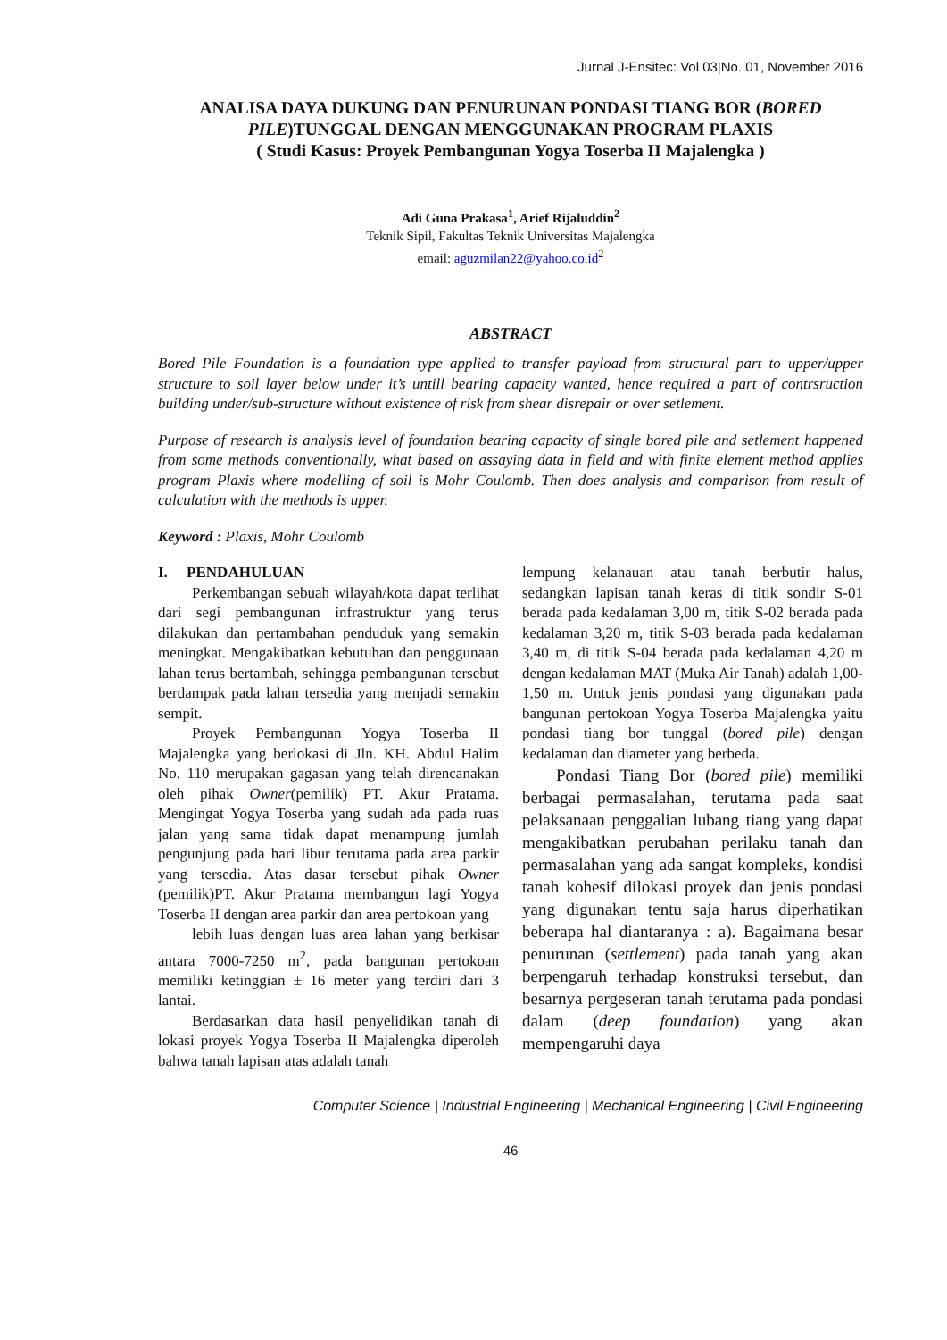Jurnal J-Ensitec: Vol 03|No. 01, November 2016
ANALISA DAYA DUKUNG DAN PENURUNAN PONDASI TIANG BOR (BORED PILE)TUNGGAL DENGAN MENGGUNAKAN PROGRAM PLAXIS
( Studi Kasus: Proyek Pembangunan Yogya Toserba II Majalengka )
Adi Guna Prakasa<sup>1</sup>, Arief Rijaluddin<sup>2</sup>
Teknik Sipil, Fakultas Teknik Universitas Majalengka
email: aguzmilan22@yahoo.co.id<sup>2</sup>
ABSTRACT
Bored Pile Foundation is a foundation type applied to transfer payload from structural part to upper/upper structure to soil layer below under it’s untill bearing capacity wanted, hence required a part of contrsruction building under/sub-structure without existence of risk from shear disrepair or over setlement.
Purpose of research is analysis level of foundation bearing capacity of single bored pile and setlement happened from some methods conventionally, what based on assaying data in field and with finite element method applies program Plaxis where modelling of soil is Mohr Coulomb. Then does analysis and comparison from result of calculation with the methods is upper.
Keyword : Plaxis, Mohr Coulomb
I. PENDAHULUAN
Perkembangan sebuah wilayah/kota dapat terlihat dari segi pembangunan infrastruktur yang terus dilakukan dan pertambahan penduduk yang semakin meningkat. Mengakibatkan kebutuhan dan penggunaan lahan terus bertambah, sehingga pembangunan tersebut berdampak pada lahan tersedia yang menjadi semakin sempit.
Proyek Pembangunan Yogya Toserba II Majalengka yang berlokasi di Jln. KH. Abdul Halim No. 110 merupakan gagasan yang telah direncanakan oleh pihak Owner(pemilik) PT. Akur Pratama. Mengingat Yogya Toserba yang sudah ada pada ruas jalan yang sama tidak dapat menampung jumlah pengunjung pada hari libur terutama pada area parkir yang tersedia. Atas dasar tersebut pihak Owner (pemilik)PT. Akur Pratama membangun lagi Yogya Toserba II dengan area parkir dan area pertokoan yang
lebih luas dengan luas area lahan yang berkisar antara 7000-7250 m<sup>2</sup>, pada bangunan pertokoan memiliki ketinggian ± 16 meter yang terdiri dari 3 lantai.
Berdasarkan data hasil penyelidikan tanah di lokasi proyek Yogya Toserba II Majalengka diperoleh bahwa tanah lapisan atas adalah tanah
lempung kelanauan atau tanah berbutir halus, sedangkan lapisan tanah keras di titik sondir S-01 berada pada kedalaman 3,00 m, titik S-02 berada pada kedalaman 3,20 m, titik S-03 berada pada kedalaman 3,40 m, di titik S-04 berada pada kedalaman 4,20 m dengan kedalaman MAT (Muka Air Tanah) adalah 1,00-1,50 m. Untuk jenis pondasi yang digunakan pada bangunan pertokoan Yogya Toserba Majalengka yaitu pondasi tiang bor tunggal (bored pile) dengan kedalaman dan diameter yang berbeda.
Pondasi Tiang Bor (bored pile) memiliki berbagai permasalahan, terutama pada saat pelaksanaan penggalian lubang tiang yang dapat mengakibatkan perubahan perilaku tanah dan permasalahan yang ada sangat kompleks, kondisi tanah kohesif dilokasi proyek dan jenis pondasi yang digunakan tentu saja harus diperhatikan beberapa hal diantaranya : a). Bagaimana besar penurunan (settlement) pada tanah yang akan berpengaruh terhadap konstruksi tersebut, dan besarnya pergeseran tanah terutama pada pondasi dalam (deep foundation) yang akan mempengaruhi daya
Computer Science | Industrial Engineering | Mechanical Engineering | Civil Engineering
46